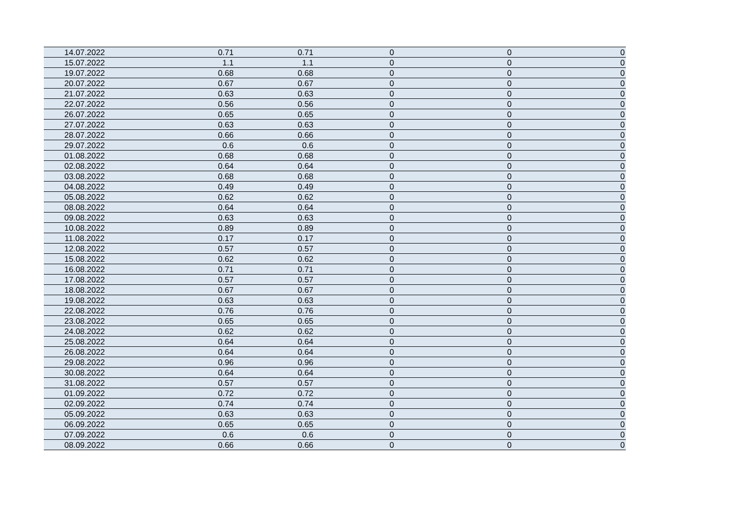| 14.07.2022 | 0.71 | 0.71 | 0 | 0 | 0 |
| 15.07.2022 | 1.1 | 1.1 | 0 | 0 | 0 |
| 19.07.2022 | 0.68 | 0.68 | 0 | 0 | 0 |
| 20.07.2022 | 0.67 | 0.67 | 0 | 0 | 0 |
| 21.07.2022 | 0.63 | 0.63 | 0 | 0 | 0 |
| 22.07.2022 | 0.56 | 0.56 | 0 | 0 | 0 |
| 26.07.2022 | 0.65 | 0.65 | 0 | 0 | 0 |
| 27.07.2022 | 0.63 | 0.63 | 0 | 0 | 0 |
| 28.07.2022 | 0.66 | 0.66 | 0 | 0 | 0 |
| 29.07.2022 | 0.6 | 0.6 | 0 | 0 | 0 |
| 01.08.2022 | 0.68 | 0.68 | 0 | 0 | 0 |
| 02.08.2022 | 0.64 | 0.64 | 0 | 0 | 0 |
| 03.08.2022 | 0.68 | 0.68 | 0 | 0 | 0 |
| 04.08.2022 | 0.49 | 0.49 | 0 | 0 | 0 |
| 05.08.2022 | 0.62 | 0.62 | 0 | 0 | 0 |
| 08.08.2022 | 0.64 | 0.64 | 0 | 0 | 0 |
| 09.08.2022 | 0.63 | 0.63 | 0 | 0 | 0 |
| 10.08.2022 | 0.89 | 0.89 | 0 | 0 | 0 |
| 11.08.2022 | 0.17 | 0.17 | 0 | 0 | 0 |
| 12.08.2022 | 0.57 | 0.57 | 0 | 0 | 0 |
| 15.08.2022 | 0.62 | 0.62 | 0 | 0 | 0 |
| 16.08.2022 | 0.71 | 0.71 | 0 | 0 | 0 |
| 17.08.2022 | 0.57 | 0.57 | 0 | 0 | 0 |
| 18.08.2022 | 0.67 | 0.67 | 0 | 0 | 0 |
| 19.08.2022 | 0.63 | 0.63 | 0 | 0 | 0 |
| 22.08.2022 | 0.76 | 0.76 | 0 | 0 | 0 |
| 23.08.2022 | 0.65 | 0.65 | 0 | 0 | 0 |
| 24.08.2022 | 0.62 | 0.62 | 0 | 0 | 0 |
| 25.08.2022 | 0.64 | 0.64 | 0 | 0 | 0 |
| 26.08.2022 | 0.64 | 0.64 | 0 | 0 | 0 |
| 29.08.2022 | 0.96 | 0.96 | 0 | 0 | 0 |
| 30.08.2022 | 0.64 | 0.64 | 0 | 0 | 0 |
| 31.08.2022 | 0.57 | 0.57 | 0 | 0 | 0 |
| 01.09.2022 | 0.72 | 0.72 | 0 | 0 | 0 |
| 02.09.2022 | 0.74 | 0.74 | 0 | 0 | 0 |
| 05.09.2022 | 0.63 | 0.63 | 0 | 0 | 0 |
| 06.09.2022 | 0.65 | 0.65 | 0 | 0 | 0 |
| 07.09.2022 | 0.6 | 0.6 | 0 | 0 | 0 |
| 08.09.2022 | 0.66 | 0.66 | 0 | 0 | 0 |